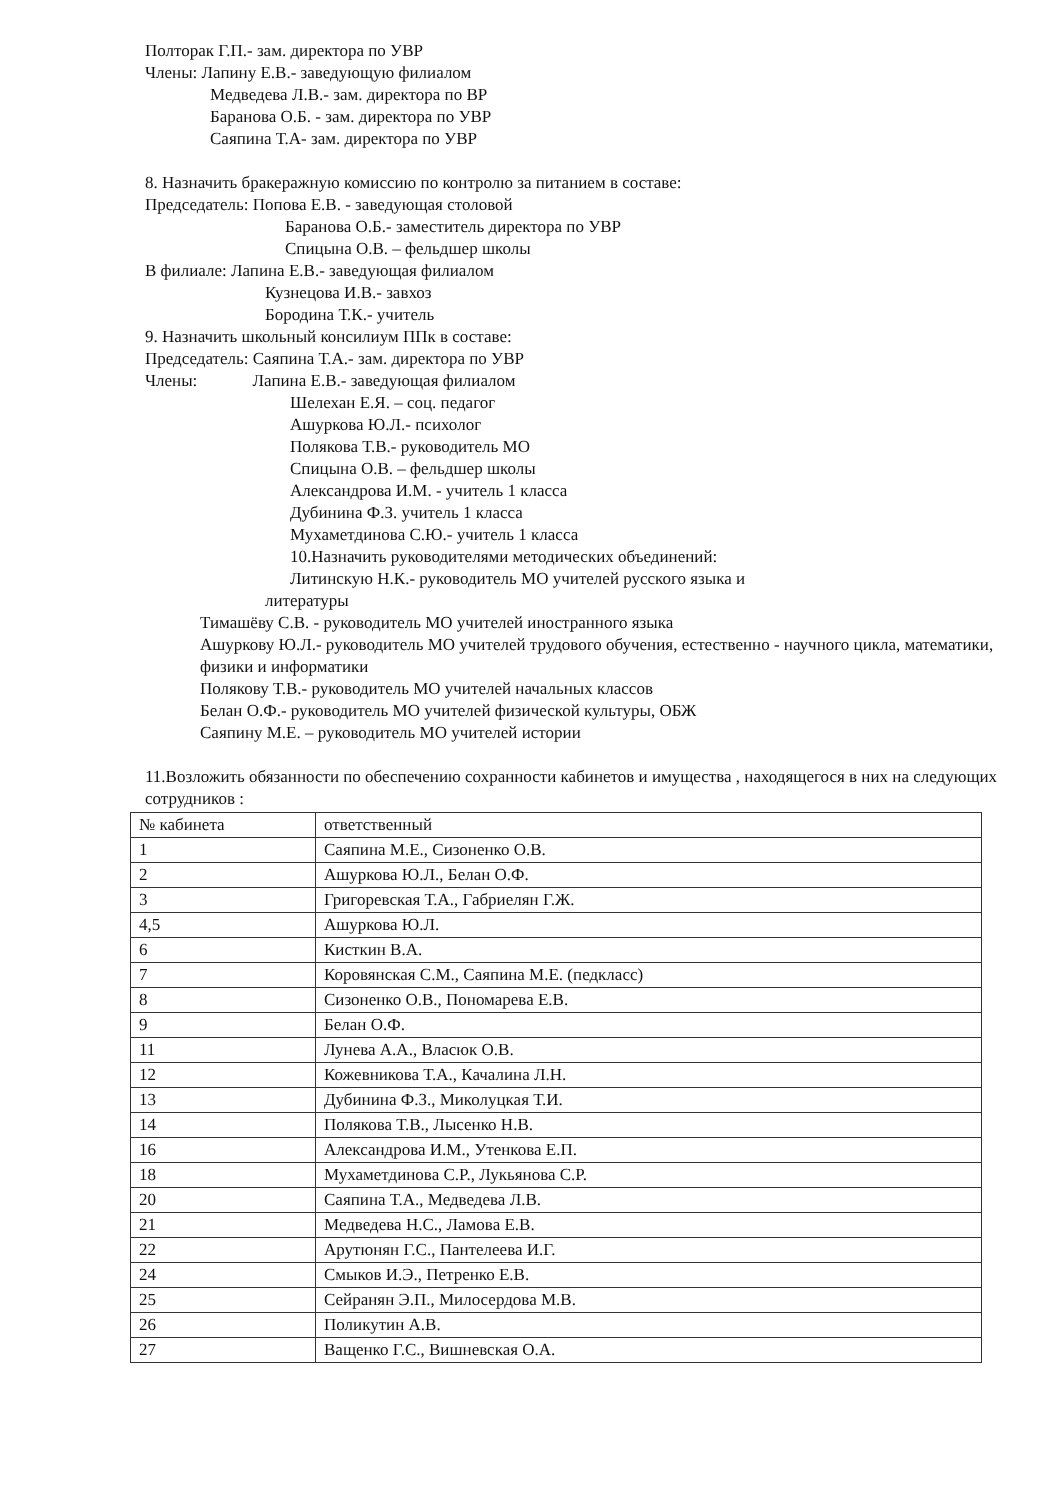Полторак Г.П.- зам. директора по УВР
Члены: Лапину Е.В.- заведующую филиалом
Медведева Л.В.- зам. директора по ВР
Баранова О.Б. - зам. директора по УВР
Саяпина Т.А- зам. директора по УВР
8. Назначить бракеражную комиссию по контролю за питанием в составе:
Председатель: Попова Е.В. - заведующая столовой
Баранова О.Б.- заместитель директора по УВР
Спицына О.В. – фельдшер школы
В филиале: Лапина Е.В.- заведующая филиалом
Кузнецова И.В.- завхоз
Бородина Т.К.- учитель
9. Назначить школьный консилиум ППк в составе:
Председатель: Саяпина Т.А.- зам. директора по УВР
Члены: Лапина Е.В.- заведующая филиалом
Шелехан Е.Я. – соц. педагог
Ашуркова Ю.Л.- психолог
Полякова Т.В.- руководитель МО
Спицына О.В. – фельдшер школы
Александрова И.М. - учитель 1 класса
Дубинина Ф.З. учитель 1 класса
Мухаметдинова С.Ю.- учитель 1 класса
10.Назначить руководителями методических объединений:
Литинскую Н.К.- руководитель МО учителей русского языка и
литературы
Тимашёву С.В. - руководитель МО учителей иностранного языка
Ашуркову Ю.Л.- руководитель МО учителей трудового обучения, естественно - научного цикла, математики, физики и информатики
Полякову Т.В.- руководитель МО учителей начальных классов
Белан О.Ф.- руководитель МО учителей физической культуры, ОБЖ
Саяпину М.Е. – руководитель МО учителей истории
11.Возложить обязанности по обеспечению сохранности кабинетов и имущества , находящегося в них на следующих сотрудников :
| № кабинета | ответственный |
| 1 | Саяпина М.Е., Сизоненко О.В. |
| 2 | Ашуркова Ю.Л., Белан О.Ф. |
| 3 | Григоревская Т.А., Габриелян Г.Ж. |
| 4,5 | Ашуркова Ю.Л. |
| 6 | Кисткин В.А. |
| 7 | Коровянская С.М., Саяпина М.Е. (педкласс) |
| 8 | Сизоненко О.В., Пономарева Е.В. |
| 9 | Белан О.Ф. |
| 11 | Лунева А.А., Власюк О.В. |
| 12 | Кожевникова Т.А., Качалина Л.Н. |
| 13 | Дубинина Ф.З., Миколуцкая Т.И. |
| 14 | Полякова Т.В., Лысенко Н.В. |
| 16 | Александрова И.М., Утенкова Е.П. |
| 18 | Мухаметдинова С.Р., Лукьянова С.Р. |
| 20 | Саяпина Т.А., Медведева Л.В. |
| 21 | Медведева Н.С., Ламова Е.В. |
| 22 | Арутюнян Г.С., Пантелеева И.Г. |
| 24 | Смыков И.Э., Петренко Е.В. |
| 25 | Сейранян Э.П., Милосердова М.В. |
| 26 | Поликутин А.В. |
| 27 | Ващенко Г.С., Вишневская О.А. |